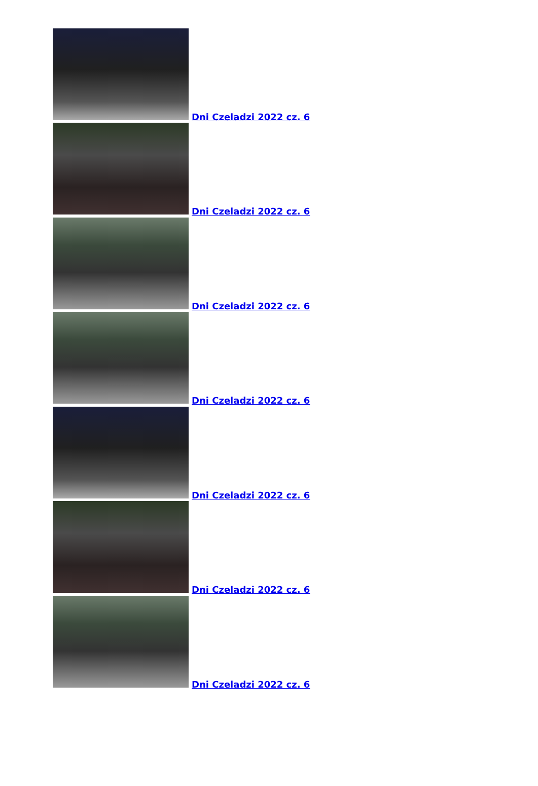Dni Czeladzi 2022 cz. 6
Dni Czeladzi 2022 cz. 6
Dni Czeladzi 2022 cz. 6
Dni Czeladzi 2022 cz. 6
Dni Czeladzi 2022 cz. 6
Dni Czeladzi 2022 cz. 6
Dni Czeladzi 2022 cz. 6